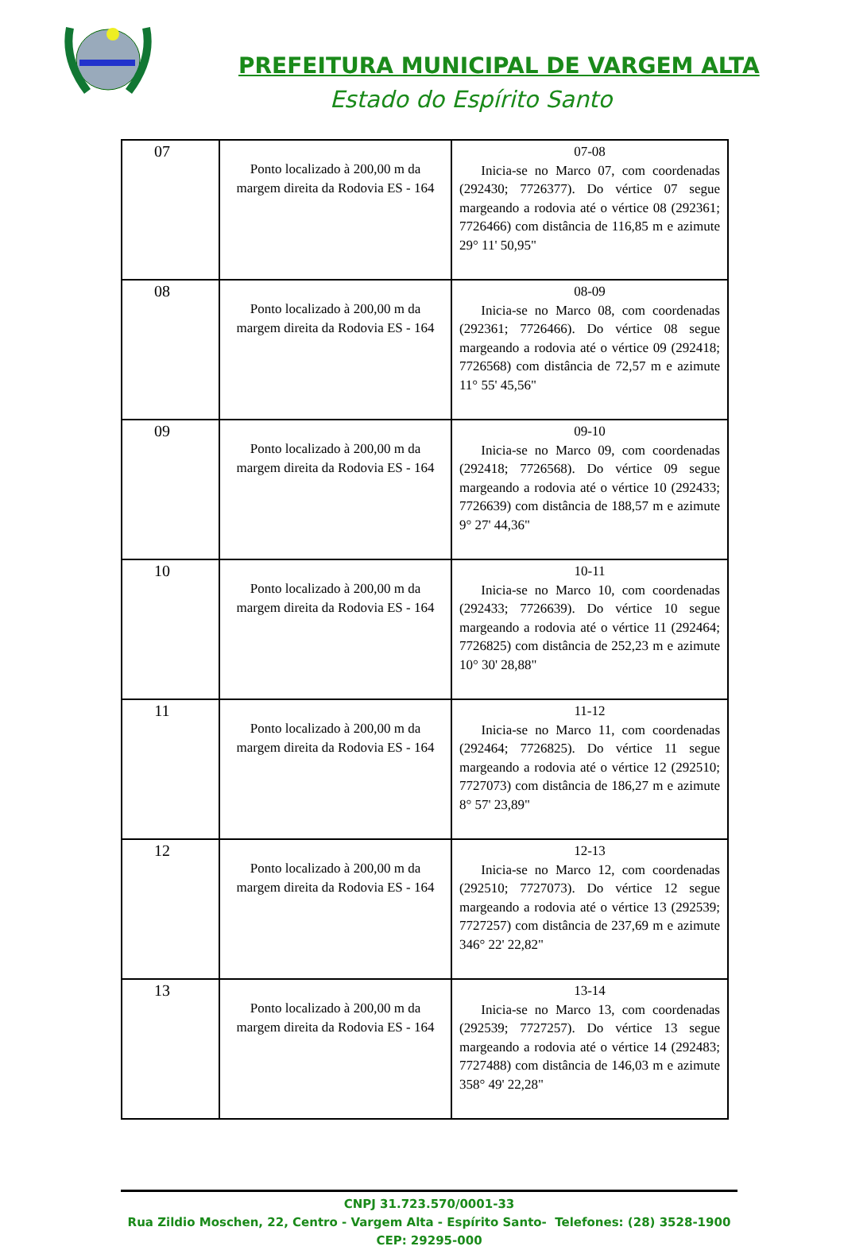PREFEITURA MUNICIPAL DE VARGEM ALTA
Estado do Espírito Santo
| 07 | Ponto localizado à 200,00 m da margem direita da Rodovia ES - 164 | 07-08 Inicia-se no Marco 07, com coordenadas (292430; 7726377). Do vértice 07 segue margeando a rodovia até o vértice 08 (292361; 7726466) com distância de 116,85 m e azimute 29° 11' 50,95" |
| 08 | Ponto localizado à 200,00 m da margem direita da Rodovia ES - 164 | 08-09 Inicia-se no Marco 08, com coordenadas (292361; 7726466). Do vértice 08 segue margeando a rodovia até o vértice 09 (292418; 7726568) com distância de 72,57 m e azimute 11° 55' 45,56" |
| 09 | Ponto localizado à 200,00 m da margem direita da Rodovia ES - 164 | 09-10 Inicia-se no Marco 09, com coordenadas (292418; 7726568). Do vértice 09 segue margeando a rodovia até o vértice 10 (292433; 7726639) com distância de 188,57 m e azimute 9° 27' 44,36" |
| 10 | Ponto localizado à 200,00 m da margem direita da Rodovia ES - 164 | 10-11 Inicia-se no Marco 10, com coordenadas (292433; 7726639). Do vértice 10 segue margeando a rodovia até o vértice 11 (292464; 7726825) com distância de 252,23 m e azimute 10° 30' 28,88" |
| 11 | Ponto localizado à 200,00 m da margem direita da Rodovia ES - 164 | 11-12 Inicia-se no Marco 11, com coordenadas (292464; 7726825). Do vértice 11 segue margeando a rodovia até o vértice 12 (292510; 7727073) com distância de 186,27 m e azimute 8° 57' 23,89" |
| 12 | Ponto localizado à 200,00 m da margem direita da Rodovia ES - 164 | 12-13 Inicia-se no Marco 12, com coordenadas (292510; 7727073). Do vértice 12 segue margeando a rodovia até o vértice 13 (292539; 7727257) com distância de 237,69 m e azimute 346° 22' 22,82" |
| 13 | Ponto localizado à 200,00 m da margem direita da Rodovia ES - 164 | 13-14 Inicia-se no Marco 13, com coordenadas (292539; 7727257). Do vértice 13 segue margeando a rodovia até o vértice 14 (292483; 7727488) com distância de 146,03 m e azimute 358° 49' 22,28" |
CNPJ 31.723.570/0001-33
Rua Zildio Moschen, 22, Centro - Vargem Alta - Espírito Santo- Telefones: (28) 3528-1900
CEP: 29295-000